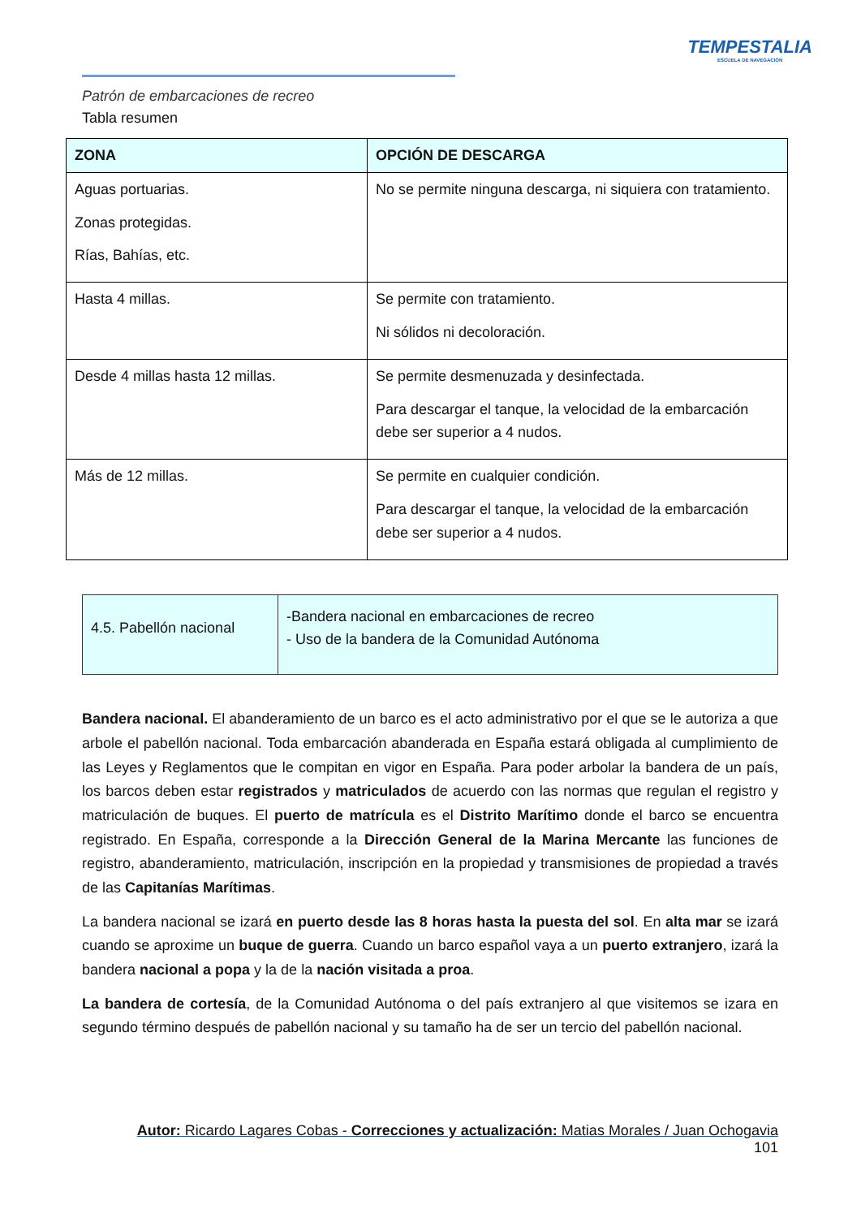TEMPESTALIA
ESCUELA DE NAVEGACIÓN
Patrón de embarcaciones de recreo
Tabla resumen
| ZONA | OPCIÓN DE DESCARGA |
| --- | --- |
| Aguas portuarias. Zonas protegidas. Rías, Bahías, etc. | No se permite ninguna descarga, ni siquiera con tratamiento. |
| Hasta 4 millas. | Se permite con tratamiento. Ni sólidos ni decoloración. |
| Desde 4 millas hasta 12 millas. | Se permite desmenuzada y desinfectada. Para descargar el tanque, la velocidad de la embarcación debe ser superior a 4 nudos. |
| Más de 12 millas. | Se permite en cualquier condición. Para descargar el tanque, la velocidad de la embarcación debe ser superior a 4 nudos. |
| 4.5. Pabellón nacional | -Bandera nacional en embarcaciones de recreo - Uso de la bandera de la Comunidad Autónoma |
Bandera nacional. El abanderamiento de un barco es el acto administrativo por el que se le autoriza a que arbole el pabellón nacional. Toda embarcación abanderada en España estará obligada al cumplimiento de las Leyes y Reglamentos que le compitan en vigor en España. Para poder arbolar la bandera de un país, los barcos deben estar registrados y matriculados de acuerdo con las normas que regulan el registro y matriculación de buques. El puerto de matrícula es el Distrito Marítimo donde el barco se encuentra registrado. En España, corresponde a la Dirección General de la Marina Mercante las funciones de registro, abanderamiento, matriculación, inscripción en la propiedad y transmisiones de propiedad a través de las Capitanías Marítimas.
La bandera nacional se izará en puerto desde las 8 horas hasta la puesta del sol. En alta mar se izará cuando se aproxime un buque de guerra. Cuando un barco español vaya a un puerto extranjero, izará la bandera nacional a popa y la de la nación visitada a proa.
La bandera de cortesía, de la Comunidad Autónoma o del país extranjero al que visitemos se izara en segundo término después de pabellón nacional y su tamaño ha de ser un tercio del pabellón nacional.
Autor: Ricardo Lagares Cobas - Correcciones y actualización: Matias Morales / Juan Ochogavia
101